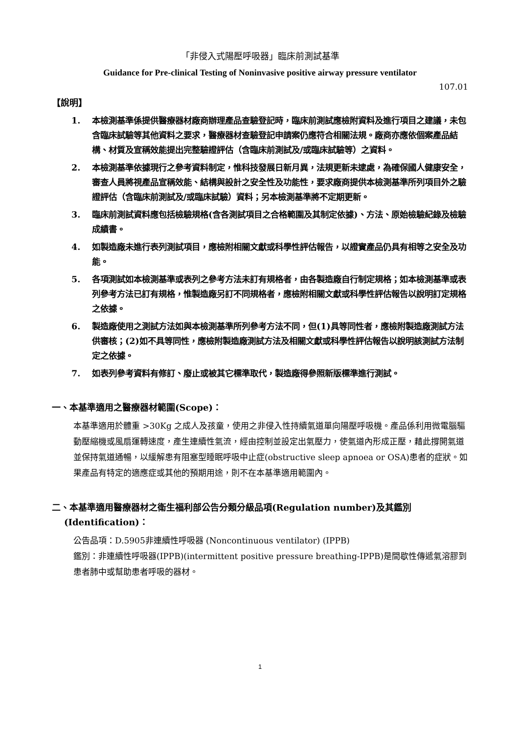「非侵入式陽壓呼吸器」臨床前測試基準
Guidance for Pre-clinical Testing of Noninvasive positive airway pressure ventilator
107.01
【說明】
1. 本檢測基準係提供醫療器材廠商辦理產品查驗登記時，臨床前測試應檢附資料及進行項目之建議，未包含臨床試驗等其他資料之要求，醫療器材查驗登記申請案仍應符合相關法規。廠商亦應依個案產品結構、材質及宣稱效能提出完整驗證評估（含臨床前測試及/或臨床試驗等）之資料。
2. 本檢測基準依據現行之參考資料制定，惟科技發展日新月異，法規更新未逮處，為確保國人健康安全，審查人員將視產品宣稱效能、結構與設計之安全性及功能性，要求廠商提供本檢測基準所列項目外之驗證評估（含臨床前測試及/或臨床試驗）資料；另本檢測基準將不定期更新。
3. 臨床前測試資料應包括檢驗規格(含各測試項目之合格範圍及其制定依據)、方法、原始檢驗紀錄及檢驗成績書。
4. 如製造廠未進行表列測試項目，應檢附相關文獻或科學性評估報告，以證實產品仍具有相等之安全及功能。
5. 各項測試如本檢測基準或表列之參考方法未訂有規格者，由各製造廠自行制定規格；如本檢測基準或表列參考方法已訂有規格，惟製造廠另訂不同規格者，應檢附相關文獻或科學性評估報告以說明訂定規格之依據。
6. 製造廠使用之測試方法如與本檢測基準所列參考方法不同，但(1)具等同性者，應檢附製造廠測試方法供審核；(2)如不具等同性，應檢附製造廠測試方法及相關文獻或科學性評估報告以說明該測試方法制定之依據。
7. 如表列參考資料有修訂、廢止或被其它標準取代，製造廠得參照新版標準進行測試。
一、本基準適用之醫療器材範圍(Scope)：
本基準適用於體重 >30Kg 之成人及孩童，使用之非侵入性持續氣道單向陽壓呼吸機。產品係利用微電腦驅動壓縮機或風扇運轉速度，產生連續性氣流，經由控制並設定出氣壓力，使氣道內形成正壓，藉此撐開氣道並保持氣道通暢，以緩解患有阻塞型睡眠呼吸中止症(obstructive sleep apnoea or OSA)患者的症狀。如果產品有特定的適應症或其他的預期用途，則不在本基準適用範圍內。
二、本基準適用醫療器材之衛生福利部公告分類分級品項(Regulation number)及其鑑別
(Identification)：
公告品項：D.5905非連續性呼吸器 (Noncontinuous ventilator) (IPPB)
鑑別：非連續性呼吸器(IPPB)(intermittent positive pressure breathing-IPPB)是間歇性傳遞氣溶膠到患者肺中或幫助患者呼吸的器材。
1